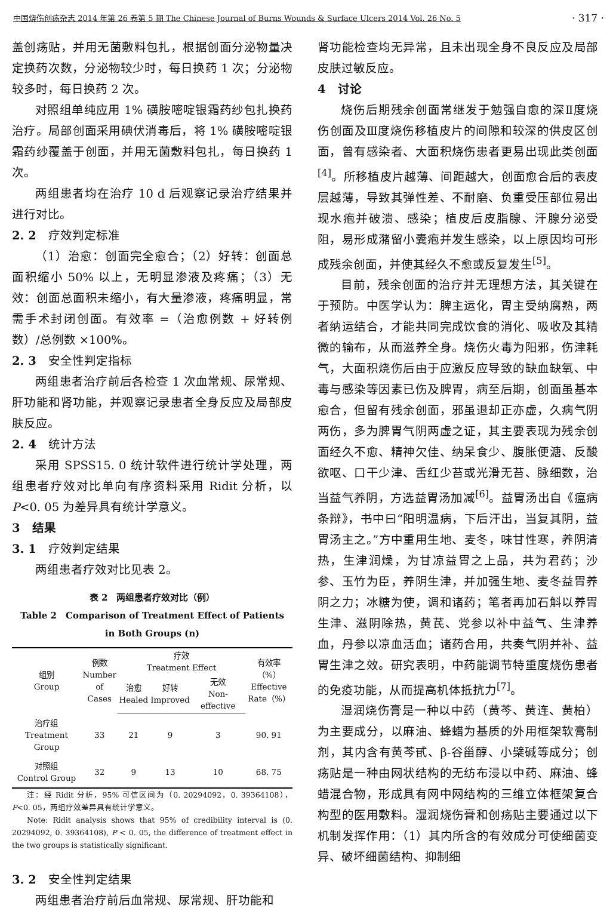中国烧伤创疡杂志 2014 年第 26 卷第 5 期 The Chinese Journal of Burns Wounds & Surface Ulcers 2014 Vol. 26 No. 5 · 317 ·
盖创疡贴，并用无菌敷料包扎，根据创面分泌物量决定换药次数，分泌物较少时，每日换药 1 次；分泌物较多时，每日换药 2 次。
对照组单纯应用 1% 磺胺嘧啶银霜药纱包扎换药治疗。局部创面采用碘伏消毒后，将 1% 磺胺嘧啶银霜药纱覆盖于创面，并用无菌敷料包扎，每日换药 1 次。
两组患者均在治疗 10 d 后观察记录治疗结果并进行对比。
2. 2　疗效判定标准
（1）治愈：创面完全愈合；（2）好转：创面总面积缩小 50% 以上，无明显渗液及疼痛；（3）无效：创面总面积未缩小，有大量渗液，疼痛明显，常需手术封闭创面。有效率 =（治愈例数 + 好转例数）/总例数 ×100%。
2. 3　安全性判定指标
两组患者治疗前后各检查 1 次血常规、尿常规、肝功能和肾功能，并观察记录患者全身反应及局部皮肤反应。
2. 4　统计方法
采用 SPSS15. 0 统计软件进行统计学处理，两组患者疗效对比单向有序资料采用 Ridit 分析，以 P<0. 05 为差异具有统计学意义。
3　结果
3. 1　疗效判定结果
两组患者疗效对比见表 2。
表 2　两组患者疗效对比（例）
Table 2　Comparison of Treatment Effect of Patients
in Both Groups (n)
| 组别 Group | 例数 Number of Cases | 疗效 Treatment Effect | | | 有效率（%） Effective Rate（%） |
| --- | --- | --- | --- | --- | --- |
| | | 治愈 Healed | 好转 Improved | 无效 Non-effective | |
| 治疗组 Treatment Group | 33 | 21 | 9 | 3 | 90. 91 |
| 对照组 Control Group | 32 | 9 | 13 | 10 | 68. 75 |
注：经 Ridit 分析，95% 可信区间为（0. 20294092，0. 39364108），P<0. 05，两组疗效差异具有统计学意义。
Note: Ridit analysis shows that 95% of credibility interval is (0. 20294092, 0. 39364108), P < 0. 05, the difference of treatment effect in the two groups is statistically significant.
3. 2　安全性判定结果
两组患者治疗前后血常规、尿常规、肝功能和
肾功能检查均无异常，且未出现全身不良反应及局部皮肤过敏反应。
4　讨论
烧伤后期残余创面常继发于勉强自愈的深Ⅱ度烧伤创面及Ⅲ度烧伤移植皮片的间隙和较深的供皮区创面，曾有感染者、大面积烧伤患者更易出现此类创面<sup>[4]</sup>。所移植皮片越薄、间距越大，创面愈合后的表皮层越薄，导致其弹性差、不耐磨、负重受压部位易出现水疱并破溃、感染；植皮后皮脂腺、汗腺分泌受阻，易形成潴留小囊疱并发生感染，以上原因均可形成残余创面，并使其经久不愈或反复发生<sup>[5]</sup>。
目前，残余创面的治疗并无理想方法，其关键在于预防。中医学认为：脾主运化，胃主受纳腐熟，两者纳运结合，才能共同完成饮食的消化、吸收及其精微的输布，从而滋养全身。烧伤火毒为阳邪，伤津耗气，大面积烧伤后由于应激反应导致的缺血缺氧、中毒与感染等因素已伤及脾胃，病至后期，创面虽基本愈合，但留有残余创面，邪虽退却正亦虚，久病气阴两伤，多为脾胃气阴两虚之证，其主要表现为残余创面经久不愈、精神欠佳、纳呆食少、腹胀便溏、反酸欲呕、口干少津、舌红少苔或光滑无苔、脉细数，治当益气养阴，方选益胃汤加减<sup>[6]</sup>。益胃汤出自《瘟病条辩》，书中曰“阳明温病，下后汗出，当复其阴，益胃汤主之。”方中重用生地、麦冬，味甘性寒，养阴清热，生津润燥，为甘凉益胃之上品，共为君药；沙参、玉竹为臣，养阴生津，并加强生地、麦冬益胃养阴之力；冰糖为使，调和诸药；笔者再加石斛以养胃生津、滋阴除热，黄芪、党参以补中益气、生津养血，丹参以凉血活血；诸药合用，共奏气阴并补、益胃生津之效。研究表明，中药能调节特重度烧伤患者的免疫功能，从而提高机体抵抗力<sup>[7]</sup>。
湿润烧伤膏是一种以中药（黄芩、黄连、黄柏）为主要成分，以麻油、蜂蜡为基质的外用框架软膏制剂，其内含有黄芩甙、β-谷甾醇、小檗碱等成分；创疡贴是一种由网状结构的无纺布浸以中药、麻油、蜂蜡混合物，形成具有网中网结构的三维立体框架复合构型的医用敷料。湿润烧伤膏和创疡贴主要通过以下机制发挥作用：（1）其内所含的有效成分可使细菌变异、破坏细菌结构、抑制细